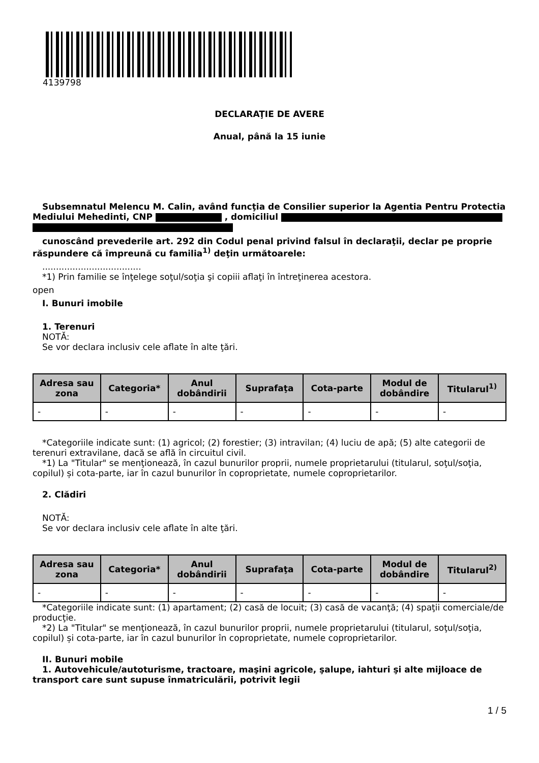4139798
DECLARAŢIE DE AVERE
Anual, până la 15 iunie
Subsemnatul Melencu M. Calin, având funcţia de Consilier superior la Agentia Pentru Protectia Mediului Mehedinti, CNP , domiciliul
cunoscând prevederile art. 292 din Codul penal privind falsul în declaraţii, declar pe proprie răspundere că împreună cu familia<sup>1)</sup> deţin următoarele:
....................................
*1) Prin familie se înţelege soţul/soţia şi copiii aflaţi în întreţinerea acestora.
open
I. Bunuri imobile
1. Terenuri
NOTĂ:
Se vor declara inclusiv cele aflate în alte ţări.
| Adresa sau zona | Categoria* | Anul dobândirii | Suprafaţa | Cota-parte | Modul de dobândire | Titularul<sup>1)</sup> |
| --- | --- | --- | --- | --- | --- | --- |
| - | - | - | - | - | - | - |
*Categoriile indicate sunt: (1) agricol; (2) forestier; (3) intravilan; (4) luciu de apă; (5) alte categorii de terenuri extravilane, dacă se află în circuitul civil.
*1) La "Titular" se menţionează, în cazul bunurilor proprii, numele proprietarului (titularul, soţul/soţia, copilul) și cota-parte, iar în cazul bunurilor în coproprietate, numele coproprietarilor.
2. Clădiri
NOTĂ:
Se vor declara inclusiv cele aflate în alte ţări.
| Adresa sau zona | Categoria* | Anul dobândirii | Suprafaţa | Cota-parte | Modul de dobândire | Titularul<sup>2)</sup> |
| --- | --- | --- | --- | --- | --- | --- |
| - | - | - | - | - | - | - |
*Categoriile indicate sunt: (1) apartament; (2) casă de locuit; (3) casă de vacanţă; (4) spaţii comerciale/de producţie.
*2) La "Titular" se menţionează, în cazul bunurilor proprii, numele proprietarului (titularul, soţul/soţia, copilul) și cota-parte, iar în cazul bunurilor în coproprietate, numele coproprietarilor.
II. Bunuri mobile
1. Autovehicule/autoturisme, tractoare, maşini agricole, şalupe, iahturi şi alte mijloace de transport care sunt supuse înmatriculării, potrivit legii
1 / 5